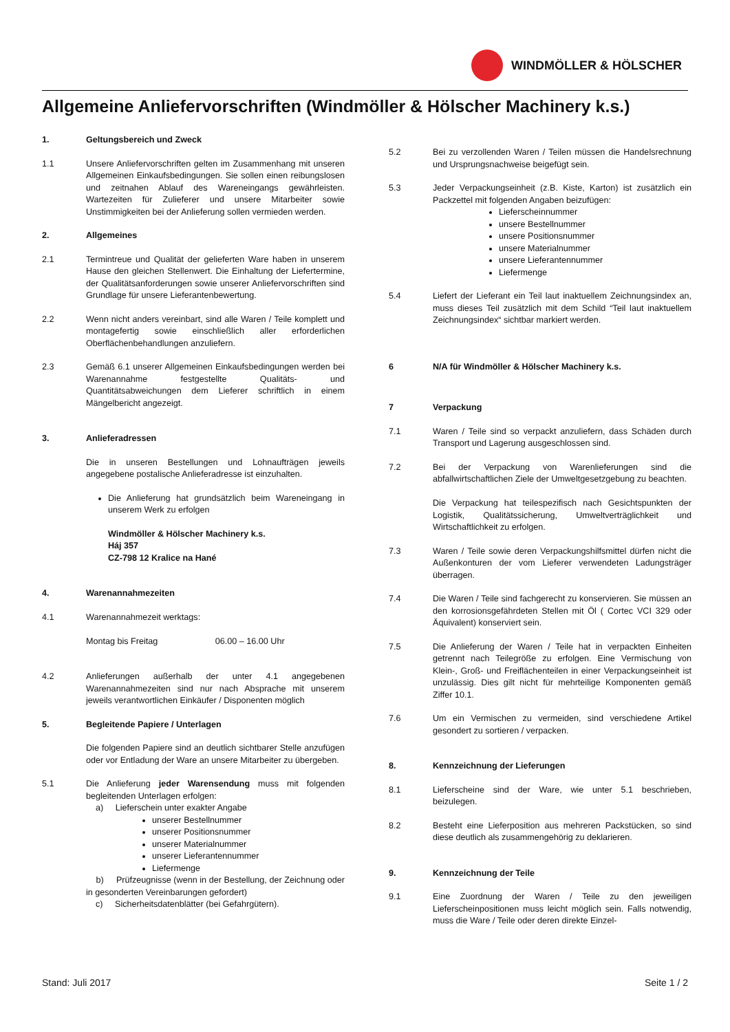WINDMÖLLER & HÖLSCHER
Allgemeine Anliefervorschriften (Windmöller & Hölscher Machinery k.s.)
1. Geltungsbereich und Zweck
1.1 Unsere Anliefervorschriften gelten im Zusammenhang mit unseren Allgemeinen Einkaufsbedingungen. Sie sollen einen reibungslosen und zeitnahen Ablauf des Wareneingangs gewährleisten. Wartezeiten für Zulieferer und unsere Mitarbeiter sowie Unstimmigkeiten bei der Anlieferung sollen vermieden werden.
2. Allgemeines
2.1 Termintreue und Qualität der gelieferten Ware haben in unserem Hause den gleichen Stellenwert. Die Einhaltung der Liefertermine, der Qualitätsanforderungen sowie unserer Anliefervorschriften sind Grundlage für unsere Lieferantenbewertung.
2.2 Wenn nicht anders vereinbart, sind alle Waren / Teile komplett und montagefertig sowie einschließlich aller erforderlichen Oberflächenbehandlungen anzuliefern.
2.3 Gemäß 6.1 unserer Allgemeinen Einkaufsbedingungen werden bei Warenannahme festgestellte Qualitäts- und Quantitätsabweichungen dem Lieferer schriftlich in einem Mängelbericht angezeigt.
3. Anlieferadressen
Die in unseren Bestellungen und Lohnaufträgen jeweils angegebene postalische Anlieferadresse ist einzuhalten.
Die Anlieferung hat grundsätzlich beim Wareneingang in unserem Werk zu erfolgen
Windmöller & Hölscher Machinery k.s.
Háj 357
CZ-798 12 Kralice na Hané
4. Warenannahmezeiten
4.1 Warenannahmezeit werktags:
Montag bis Freitag 06.00 – 16.00 Uhr
4.2 Anlieferungen außerhalb der unter 4.1 angegebenen Warenannahmezeiten sind nur nach Absprache mit unserem jeweils verantwortlichen Einkäufer / Disponenten möglich
5. Begleitende Papiere / Unterlagen
Die folgenden Papiere sind an deutlich sichtbarer Stelle anzufügen oder vor Entladung der Ware an unsere Mitarbeiter zu übergeben.
5.1 Die Anlieferung jeder Warensendung muss mit folgenden begleitenden Unterlagen erfolgen:
a) Lieferschein unter exakter Angabe
unserer Bestellnummer
unserer Positionsnummer
unserer Materialnummer
unserer Lieferantennummer
Liefermenge
b) Prüfzeugnisse (wenn in der Bestellung, der Zeichnung oder in gesonderten Vereinbarungen gefordert)
c) Sicherheitsdatenblätter (bei Gefahrgütern).
5.2 Bei zu verzollenden Waren / Teilen müssen die Handelsrechnung und Ursprungsnachweise beigefügt sein.
5.3 Jeder Verpackungseinheit (z.B. Kiste, Karton) ist zusätzlich ein Packzettel mit folgenden Angaben beizufügen:
Lieferscheinnummer
unsere Bestellnummer
unsere Positionsnummer
unsere Materialnummer
unsere Lieferantennummer
Liefermenge
5.4 Liefert der Lieferant ein Teil laut inaktuellem Zeichnungsindex an, muss dieses Teil zusätzlich mit dem Schild “Teil laut inaktuellem Zeichnungsindex“ sichtbar markiert werden.
6 N/A für Windmöller & Hölscher Machinery k.s.
7 Verpackung
7.1 Waren / Teile sind so verpackt anzuliefern, dass Schäden durch Transport und Lagerung ausgeschlossen sind.
7.2 Bei der Verpackung von Warenlieferungen sind die abfallwirtschaftlichen Ziele der Umweltgesetzgebung zu beachten.
Die Verpackung hat teilespezifisch nach Gesichtspunkten der Logistik, Qualitätssicherung, Umweltverträglichkeit und Wirtschaftlichkeit zu erfolgen.
7.3 Waren / Teile sowie deren Verpackungshilfsmittel dürfen nicht die Außenkonturen der vom Lieferer verwendeten Ladungsträger überragen.
7.4 Die Waren / Teile sind fachgerecht zu konservieren. Sie müssen an den korrosionsgefährdeten Stellen mit Öl ( Cortec VCI 329 oder Äquivalent) konserviert sein.
7.5 Die Anlieferung der Waren / Teile hat in verpackten Einheiten getrennt nach Teilegröße zu erfolgen. Eine Vermischung von Klein-, Groß- und Freiflächenteilen in einer Verpackungseinheit ist unzulässig. Dies gilt nicht für mehrteilige Komponenten gemäß Ziffer 10.1.
7.6 Um ein Vermischen zu vermeiden, sind verschiedene Artikel gesondert zu sortieren / verpacken.
8. Kennzeichnung der Lieferungen
8.1 Lieferscheine sind der Ware, wie unter 5.1 beschrieben, beizulegen.
8.2 Besteht eine Lieferposition aus mehreren Packstücken, so sind diese deutlich als zusammengehörig zu deklarieren.
9. Kennzeichnung der Teile
9.1 Eine Zuordnung der Waren / Teile zu den jeweiligen Lieferscheinpositionen muss leicht möglich sein. Falls notwendig, muss die Ware / Teile oder deren direkte Einzel-
Stand: Juli 2017 Seite 1 / 2